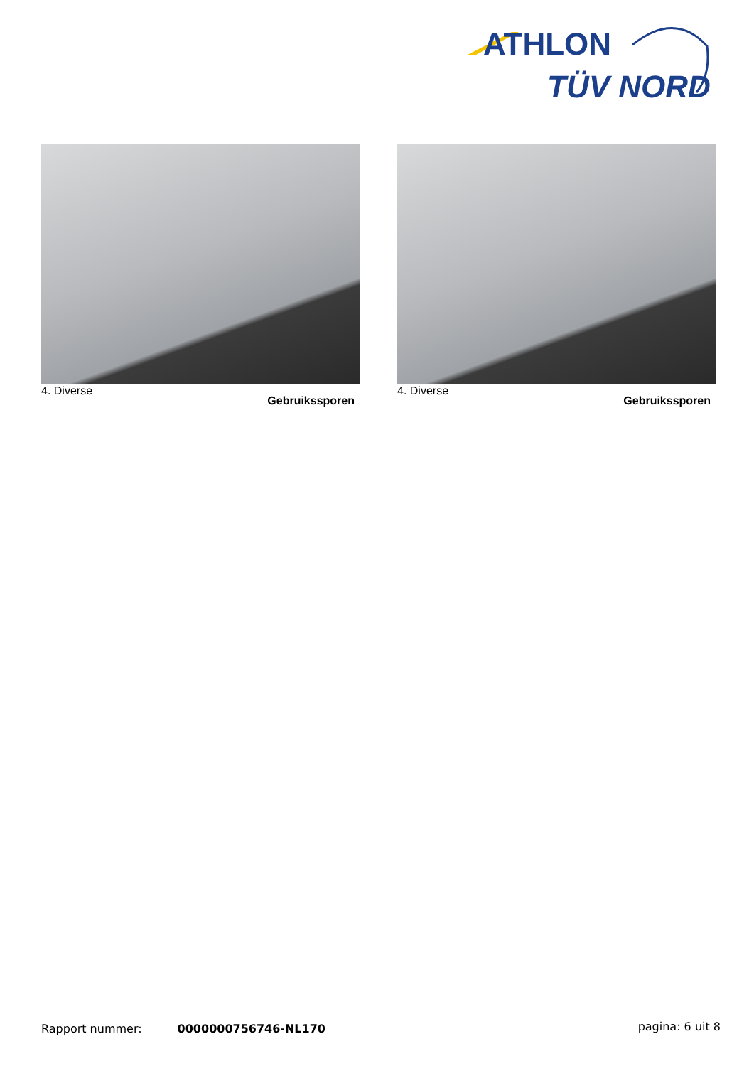ATHLON
TÜV NORD
4. Diverse Gebruikssporen
4. Diverse Gebruikssporen
Rapport nummer: 0000000756746-NL170 pagina: 6 uit 8